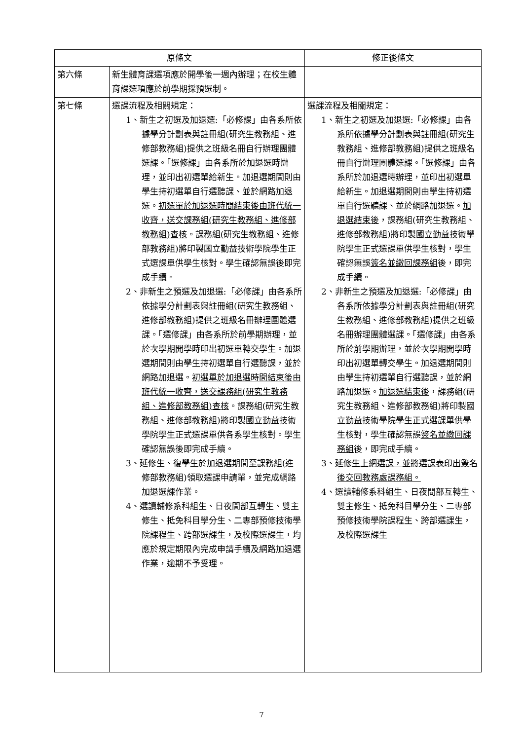| 原條文 | | 修正後條文 |
| --- | --- | --- |
| 第六條 | 新生體育課選項應於開學後一週內辦理；在校生體育課選項應於前學期採預選制。 | |
| 第七條 | 選課流程及相關規定： 1、新生之初選及加退選:「必修課」由各系所依據學分計劃表與註冊組(研究生教務組、進修部教務組)提供之班級名冊自行辦理團體選課。「選修課」由各系所於加退選時辦理，並印出初選單給新生。加退選期間則由學生持初選單自行選聽課、並於網路加退選。 初選單於加退選時間結束後由班代統一收齊，送交課務組(研究生教務組、進修部教務組)查核 。課務組(研究生教務組、進修部教務組)將印製國立勤益技術學院學生正式選課單供學生核對。學生確認無誤後即完成手續。 2、非新生之預選及加退選:「必修課」由各系所依據學分計劃表與註冊組(研究生教務組、進修部教務組)提供之班級名冊辦理團體選課。「選修課」由各系所於前學期辦理，並於次學期開學時印出初選單轉交學生。加退選期間則由學生持初選單自行選聽課，並於網路加退選。 初選單於加退選時間結束後由班代統一收齊，送交課務組(研究生教務組、進修部教務組)查核 。課務組(研究生教務組、進修部教務組)將印製國立勤益技術學院學生正式選課單供各系學生核對。學生確認無誤後即完成手續。 3、延修生、復學生於加退選期間至課務組(進修部教務組)領取選課申請單，並完成網路加退選課作業。 4、選讀輔修系科組生、日夜間部互轉生、雙主修生、抵免科目學分生、二專部預修技術學院課程生、跨部選課生，及校際選課生，均應於規定期限內完成申請手續及網路加退選作業，逾期不予受理。 | 選課流程及相關規定： 1、新生之初選及加退選:「必修課」由各系所依據學分計劃表與註冊組(研究生教務組、進修部教務組)提供之班級名冊自行辦理團體選課。「選修課」由各系所於加退選時辦理，並印出初選單給新生。加退選期間則由學生持初選單自行選聽課、並於網路加退選。 加退選結束後 ，課務組(研究生教務組、進修部教務組)將印製國立勤益技術學院學生正式選課單供學生核對，學生確認無誤 簽名並繳回課務組 後，即完成手續。 2、非新生之預選及加退選:「必修課」由各系所依據學分計劃表與註冊組(研究生教務組、進修部教務組)提供之班級名冊辦理團體選課。「選修課」由各系所於前學期辦理，並於次學期開學時印出初選單轉交學生。加退選期間則由學生持初選單自行選聽課，並於網路加退選。 加退選結束後 ，課務組(研究生教務組、進修部教務組)將印製國立勤益技術學院學生正式選課單供學生核對，學生確認無誤 簽名並繳回課務組 後，即完成手續。 3、 延修生上網選課，並將選課表印出簽名後交回教務處課務組。 4、選讀輔修系科組生、日夜間部互轉生、雙主修生、抵免科目學分生、二專部預修技術學院課程生、跨部選課生，及校際選課生 |
7